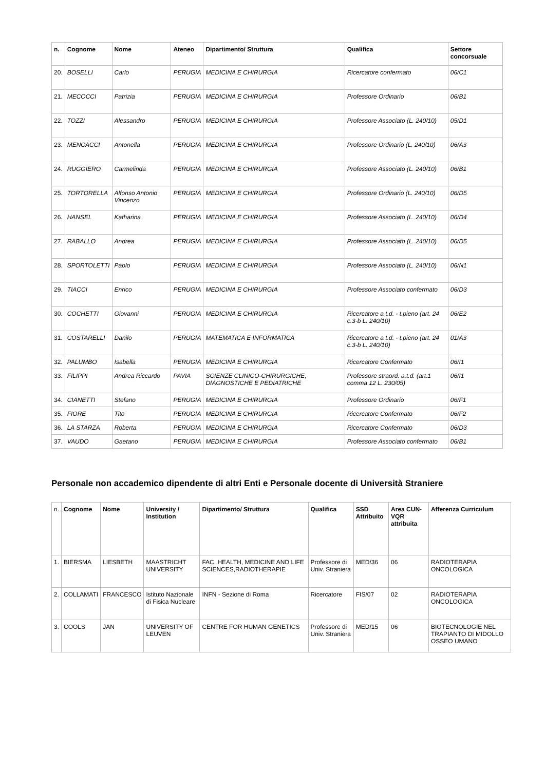| n. | Cognome | Nome | Ateneo | Dipartimento/ Struttura | Qualifica | Settore concorsuale |
| --- | --- | --- | --- | --- | --- | --- |
| 20. | BOSELLI | Carlo | PERUGIA | MEDICINA E CHIRURGIA | Ricercatore confermato | 06/C1 |
| 21. | MECOCCI | Patrizia | PERUGIA | MEDICINA E CHIRURGIA | Professore Ordinario | 06/B1 |
| 22. | TOZZI | Alessandro | PERUGIA | MEDICINA E CHIRURGIA | Professore Associato (L. 240/10) | 05/D1 |
| 23. | MENCACCI | Antonella | PERUGIA | MEDICINA E CHIRURGIA | Professore Ordinario (L. 240/10) | 06/A3 |
| 24. | RUGGIERO | Carmelinda | PERUGIA | MEDICINA E CHIRURGIA | Professore Associato (L. 240/10) | 06/B1 |
| 25. | TORTORELLA | Alfonso Antonio Vincenzo | PERUGIA | MEDICINA E CHIRURGIA | Professore Ordinario (L. 240/10) | 06/D5 |
| 26. | HANSEL | Katharina | PERUGIA | MEDICINA E CHIRURGIA | Professore Associato (L. 240/10) | 06/D4 |
| 27. | RABALLO | Andrea | PERUGIA | MEDICINA E CHIRURGIA | Professore Associato (L. 240/10) | 06/D5 |
| 28. | SPORTOLETTI | Paolo | PERUGIA | MEDICINA E CHIRURGIA | Professore Associato (L. 240/10) | 06/N1 |
| 29. | TIACCI | Enrico | PERUGIA | MEDICINA E CHIRURGIA | Professore Associato confermato | 06/D3 |
| 30. | COCHETTI | Giovanni | PERUGIA | MEDICINA E CHIRURGIA | Ricercatore a t.d. - t.pieno (art. 24 c.3-b L. 240/10) | 06/E2 |
| 31. | COSTARELLI | Danilo | PERUGIA | MATEMATICA E INFORMATICA | Ricercatore a t.d. - t.pieno (art. 24 c.3-b L. 240/10) | 01/A3 |
| 32. | PALUMBO | Isabella | PERUGIA | MEDICINA E CHIRURGIA | Ricercatore Confermato | 06/I1 |
| 33. | FILIPPI | Andrea Riccardo | PAVIA | SCIENZE CLINICO-CHIRURGICHE, DIAGNOSTICHE E PEDIATRICHE | Professore straord. a.t.d. (art.1 comma 12 L. 230/05) | 06/I1 |
| 34. | CIANETTI | Stefano | PERUGIA | MEDICINA E CHIRURGIA | Professore Ordinario | 06/F1 |
| 35. | FIORE | Tito | PERUGIA | MEDICINA E CHIRURGIA | Ricercatore Confermato | 06/F2 |
| 36. | LA STARZA | Roberta | PERUGIA | MEDICINA E CHIRURGIA | Ricercatore Confermato | 06/D3 |
| 37. | VAUDO | Gaetano | PERUGIA | MEDICINA E CHIRURGIA | Professore Associato confermato | 06/B1 |
Personale non accademico dipendente di altri Enti e Personale docente di Università Straniere
| n. | Cognome | Nome | University / Institution | Dipartimento/ Struttura | Qualifica | SSD Attribuito | Area CUN-VQR attribuita | Afferenza Curriculum |
| --- | --- | --- | --- | --- | --- | --- | --- | --- |
| 1. | BIERSMA | LIESBETH | MAASTRICHT UNIVERSITY | FAC. HEALTH, MEDICINE AND LIFE SCIENCES,RADIOTHERAPIE | Professore di Univ. Straniera | MED/36 | 06 | RADIOTERAPIA ONCOLOGICA |
| 2. | COLLAMATI | FRANCESCO | Istituto Nazionale di Fisica Nucleare | INFN - Sezione di Roma | Ricercatore | FIS/07 | 02 | RADIOTERAPIA ONCOLOGICA |
| 3. | COOLS | JAN | UNIVERSITY OF LEUVEN | CENTRE FOR HUMAN GENETICS | Professore di Univ. Straniera | MED/15 | 06 | BIOTECNOLOGIE NEL TRAPIANTO DI MIDOLLO OSSEO UMANO |